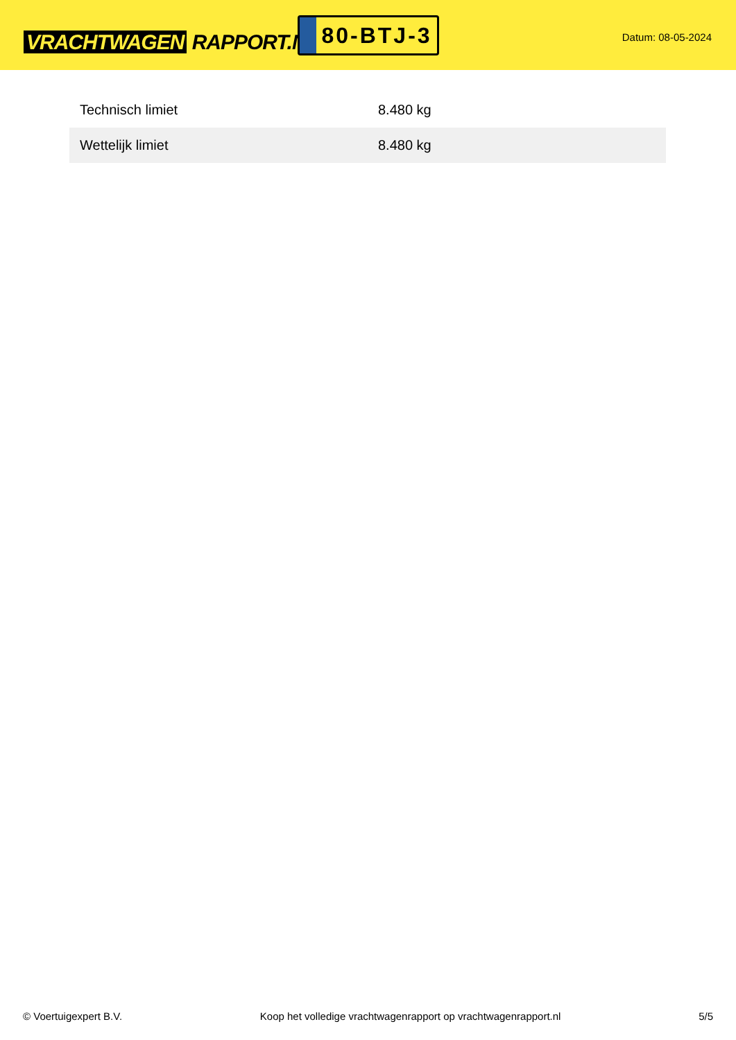VRACHTWAGEN RAPPORT.NL
80-BTJ-3
Datum: 08-05-2024
| Technisch limiet | 8.480 kg |
| Wettelijk limiet | 8.480 kg |
© Voertuigexpert B.V. Koop het volledige vrachtwagenrapport op vrachtwagenrapport.nl 5/5